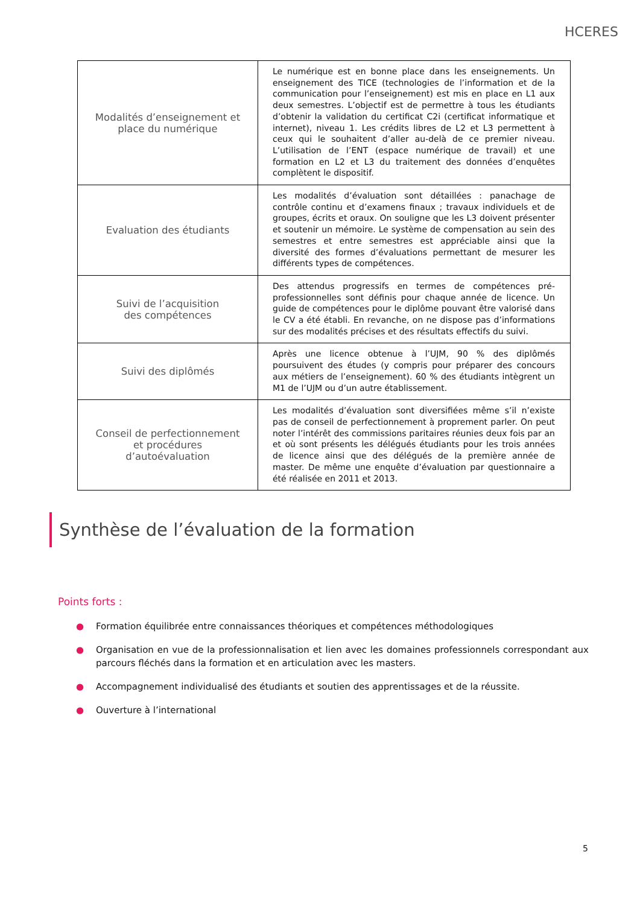HCERES
| Modalités d’enseignement et place du numérique | Le numérique est en bonne place dans les enseignements. Un enseignement des TICE (technologies de l’information et de la communication pour l’enseignement) est mis en place en L1 aux deux semestres. L’objectif est de permettre à tous les étudiants d’obtenir la validation du certificat C2i (certificat informatique et internet), niveau 1. Les crédits libres de L2 et L3 permettent à ceux qui le souhaitent d’aller au-delà de ce premier niveau. L’utilisation de l’ENT (espace numérique de travail) et une formation en L2 et L3 du traitement des données d’enquêtes complètent le dispositif. |
| Evaluation des étudiants | Les modalités d’évaluation sont détaillées : panachage de contrôle continu et d’examens finaux ; travaux individuels et de groupes, écrits et oraux. On souligne que les L3 doivent présenter et soutenir un mémoire. Le système de compensation au sein des semestres et entre semestres est appréciable ainsi que la diversité des formes d’évaluations permettant de mesurer les différents types de compétences. |
| Suivi de l’acquisition des compétences | Des attendus progressifs en termes de compétences pré-professionnelles sont définis pour chaque année de licence. Un guide de compétences pour le diplôme pouvant être valorisé dans le CV a été établi. En revanche, on ne dispose pas d’informations sur des modalités précises et des résultats effectifs du suivi. |
| Suivi des diplômés | Après une licence obtenue à l’UJM, 90 % des diplômés poursuivent des études (y compris pour préparer des concours aux métiers de l’enseignement). 60 % des étudiants intègrent un M1 de l’UJM ou d’un autre établissement. |
| Conseil de perfectionnement et procédures d’autoévaluation | Les modalités d’évaluation sont diversifiées même s’il n’existe pas de conseil de perfectionnement à proprement parler. On peut noter l’intérêt des commissions paritaires réunies deux fois par an et où sont présents les délégués étudiants pour les trois années de licence ainsi que des délégués de la première année de master. De même une enquête d’évaluation par questionnaire a été réalisée en 2011 et 2013. |
Synthèse de l’évaluation de la formation
Points forts :
● Formation équilibrée entre connaissances théoriques et compétences méthodologiques
● Organisation en vue de la professionnalisation et lien avec les domaines professionnels correspondant aux parcours fléchés dans la formation et en articulation avec les masters.
● Accompagnement individualisé des étudiants et soutien des apprentissages et de la réussite.
● Ouverture à l’international
5